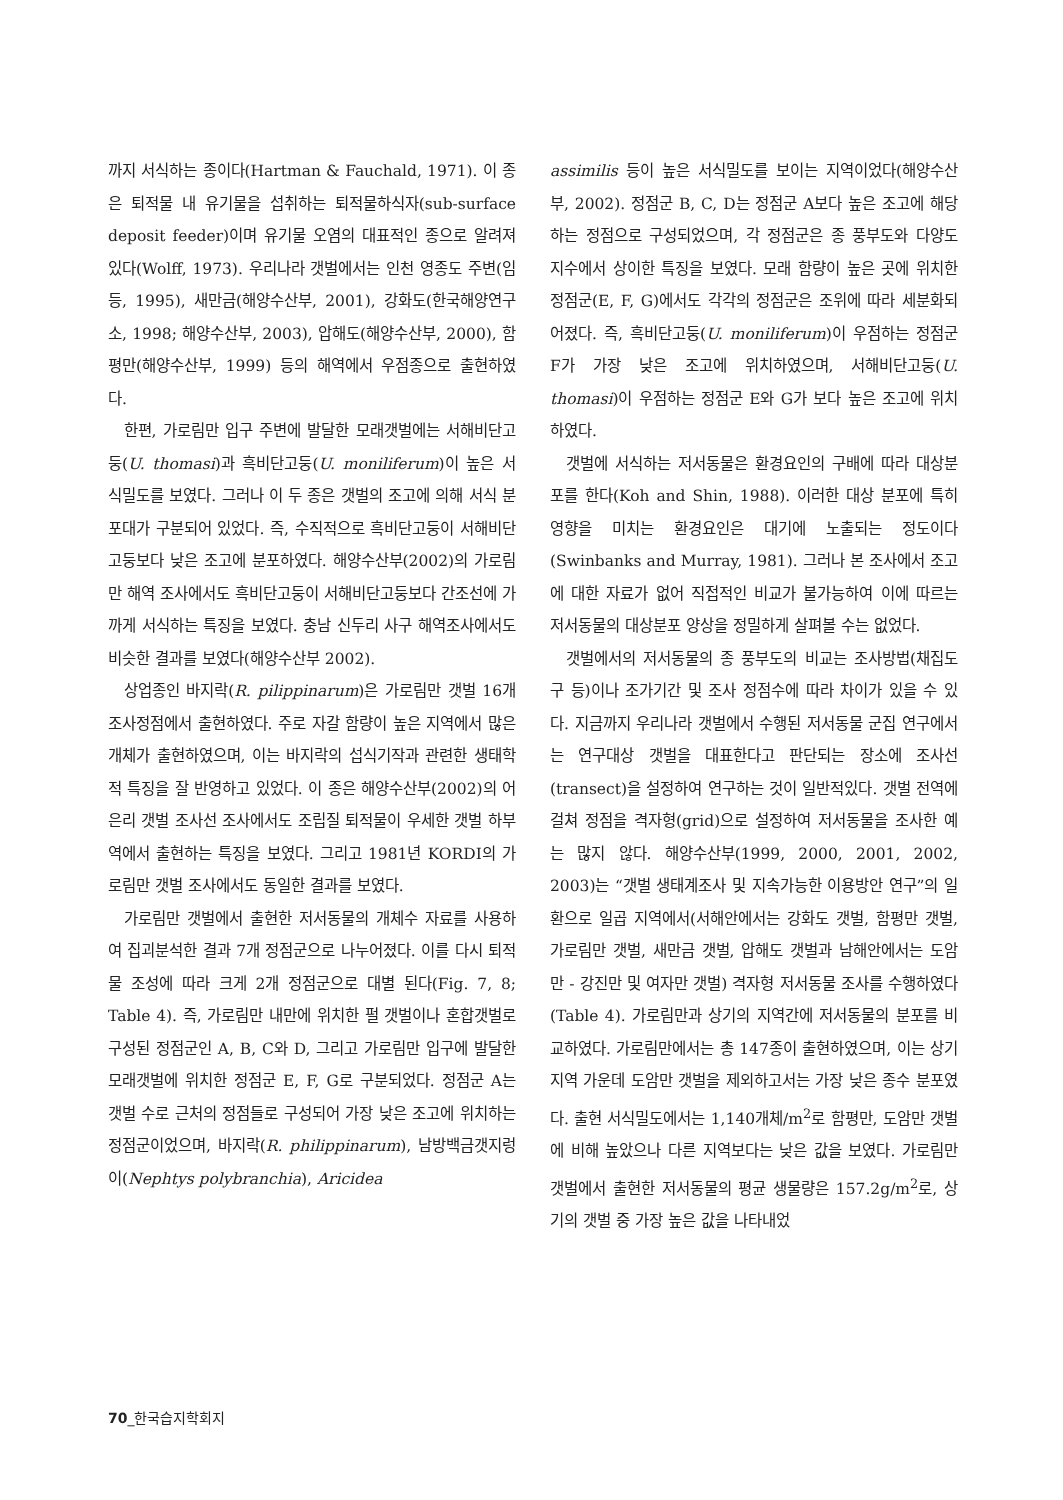까지 서식하는 종이다(Hartman & Fauchald, 1971). 이 종은 퇴적물 내 유기물을 섭취하는 퇴적물하식자(sub-surface deposit feeder)이며 유기물 오염의 대표적인 종으로 알려져 있다(Wolff, 1973). 우리나라 갯벌에서는 인천 영종도 주변(임 등, 1995), 새만금(해양수산부, 2001), 강화도(한국해양연구소, 1998; 해양수산부, 2003), 압해도(해양수산부, 2000), 함평만(해양수산부, 1999) 등의 해역에서 우점종으로 출현하였다.
한편, 가로림만 입구 주변에 발달한 모래갯벌에는 서해비단고둥(U. thomasi)과 흑비단고둥(U. moniliferum)이 높은 서식밀도를 보였다. 그러나 이 두 종은 갯벌의 조고에 의해 서식 분포대가 구분되어 있었다. 즉, 수직적으로 흑비단고둥이 서해비단고둥보다 낮은 조고에 분포하였다. 해양수산부(2002)의 가로림만 해역 조사에서도 흑비단고둥이 서해비단고둥보다 간조선에 가까게 서식하는 특징을 보였다. 충남 신두리 사구 해역조사에서도 비슷한 결과를 보였다(해양수산부 2002).
상업종인 바지락(R. pilippinarum)은 가로림만 갯벌 16개 조사정점에서 출현하였다. 주로 자갈 함량이 높은 지역에서 많은 개체가 출현하였으며, 이는 바지락의 섭식기작과 관련한 생태학적 특징을 잘 반영하고 있었다. 이 종은 해양수산부(2002)의 어은리 갯벌 조사선 조사에서도 조립질 퇴적물이 우세한 갯벌 하부역에서 출현하는 특징을 보였다. 그리고 1981년 KORDI의 가로림만 갯벌 조사에서도 동일한 결과를 보였다.
가로림만 갯벌에서 출현한 저서동물의 개체수 자료를 사용하여 집괴분석한 결과 7개 정점군으로 나누어졌다. 이를 다시 퇴적물 조성에 따라 크게 2개 정점군으로 대별 된다(Fig. 7, 8; Table 4). 즉, 가로림만 내만에 위치한 펄 갯벌이나 혼합갯벌로 구성된 정점군인 A, B, C와 D, 그리고 가로림만 입구에 발달한 모래갯벌에 위치한 정점군 E, F, G로 구분되었다. 정점군 A는 갯벌 수로 근처의 정점들로 구성되어 가장 낮은 조고에 위치하는 정점군이었으며, 바지락(R. philippinarum), 남방백금갯지렁이(Nephtys polybranchia), Aricidea
assimilis 등이 높은 서식밀도를 보이는 지역이었다(해양수산부, 2002). 정점군 B, C, D는 정점군 A보다 높은 조고에 해당하는 정점으로 구성되었으며, 각 정점군은 종 풍부도와 다양도 지수에서 상이한 특징을 보였다. 모래 함량이 높은 곳에 위치한 정점군(E, F, G)에서도 각각의 정점군은 조위에 따라 세분화되어졌다. 즉, 흑비단고둥(U. moniliferum)이 우점하는 정점군 F가 가장 낮은 조고에 위치하였으며, 서해비단고둥(U. thomasi)이 우점하는 정점군 E와 G가 보다 높은 조고에 위치하였다.
갯벌에 서식하는 저서동물은 환경요인의 구배에 따라 대상분포를 한다(Koh and Shin, 1988). 이러한 대상 분포에 특히 영향을 미치는 환경요인은 대기에 노출되는 정도이다(Swinbanks and Murray, 1981). 그러나 본 조사에서 조고에 대한 자료가 없어 직접적인 비교가 불가능하여 이에 따르는 저서동물의 대상분포 양상을 정밀하게 살펴볼 수는 없었다.
갯벌에서의 저서동물의 종 풍부도의 비교는 조사방법(채집도구 등)이나 조가기간 및 조사 정점수에 따라 차이가 있을 수 있다. 지금까지 우리나라 갯벌에서 수행된 저서동물 군집 연구에서는 연구대상 갯벌을 대표한다고 판단되는 장소에 조사선(transect)을 설정하여 연구하는 것이 일반적있다. 갯벌 전역에 걸쳐 정점을 격자형(grid)으로 설정하여 저서동물을 조사한 예는 많지 않다. 해양수산부(1999, 2000, 2001, 2002, 2003)는 “갯벌 생태계조사 및 지속가능한 이용방안 연구”의 일환으로 일곱 지역에서(서해안에서는 강화도 갯벌, 함평만 갯벌, 가로림만 갯벌, 새만금 갯벌, 압해도 갯벌과 남해안에서는 도암만 - 강진만 및 여자만 갯벌) 격자형 저서동물 조사를 수행하였다(Table 4). 가로림만과 상기의 지역간에 저서동물의 분포를 비교하였다. 가로림만에서는 총 147종이 출현하였으며, 이는 상기 지역 가운데 도암만 갯벌을 제외하고서는 가장 낮은 종수 분포였다. 출현 서식밀도에서는 1,140개체/m<sup>2</sup>로 함평만, 도암만 갯벌에 비해 높았으나 다른 지역보다는 낮은 값을 보였다. 가로림만 갯벌에서 출현한 저서동물의 평균 생물량은 157.2g/m<sup>2</sup>로, 상기의 갯벌 중 가장 높은 값을 나타내었
70_한국습지학회지